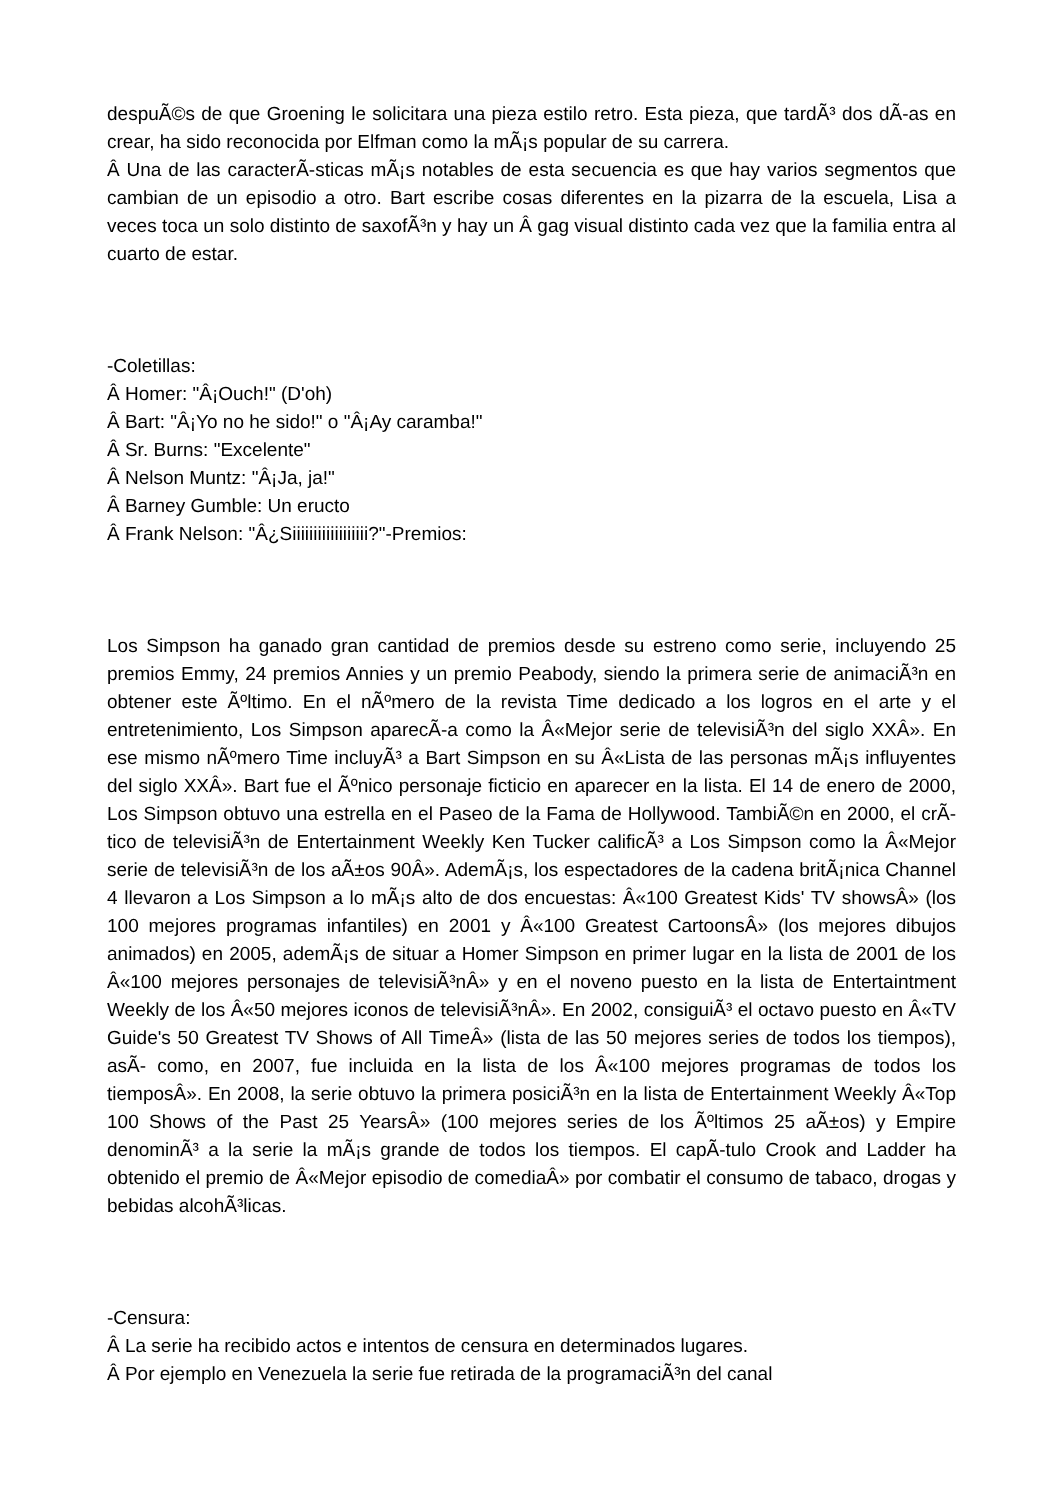despuÃ©s de que Groening le solicitara una pieza estilo retro. Esta pieza, que tardÃ³ dos dÃ-as en crear, ha sido reconocida por Elfman como la mÃ¡s popular de su carrera.
Â Una de las caracterÃ-sticas mÃ¡s notables de esta secuencia es que hay varios segmentos que cambian de un episodio a otro. Bart escribe cosas diferentes en la pizarra de la escuela, Lisa a veces toca un solo distinto de saxofÃ³n y hay un Â gag visual distinto cada vez que la familia entra al cuarto de estar.
-Coletillas:
Â Homer: "Â¡Ouch!" (D'oh)
Â Bart: "Â¡Yo no he sido!" o "Â¡Ay caramba!"
Â Sr. Burns: "Excelente"
Â Nelson Muntz: "Â¡Ja, ja!"
Â Barney Gumble: Un eructo
Â Frank Nelson: "Â¿Siiiiiiiiiiiiiiiiii?"-Premios:
Los Simpson ha ganado gran cantidad de premios desde su estreno como serie, incluyendo 25 premios Emmy, 24 premios Annies y un premio Peabody, siendo la primera serie de animaciÃ³n en obtener este Ãºltimo. En el nÃºmero de la revista Time dedicado a los logros en el arte y el entretenimiento, Los Simpson aparecÃ-a como la Â«Mejor serie de televisiÃ³n del siglo XXÂ». En ese mismo nÃºmero Time incluyÃ³ a Bart Simpson en su Â«Lista de las personas mÃ¡s influyentes del siglo XXÂ». Bart fue el Ãºnico personaje ficticio en aparecer en la lista. El 14 de enero de 2000, Los Simpson obtuvo una estrella en el Paseo de la Fama de Hollywood. TambiÃ©n en 2000, el crÃ-tico de televisiÃ³n de Entertainment Weekly Ken Tucker calificÃ³ a Los Simpson como la Â«Mejor serie de televisiÃ³n de los aÃ±os 90Â». AdemÃ¡s, los espectadores de la cadena britÃ¡nica Channel 4 llevaron a Los Simpson a lo mÃ¡s alto de dos encuestas: Â«100 Greatest Kids' TV showsÂ» (los 100 mejores programas infantiles) en 2001 y Â«100 Greatest CartoonsÂ» (los mejores dibujos animados) en 2005, ademÃ¡s de situar a Homer Simpson en primer lugar en la lista de 2001 de los Â«100 mejores personajes de televisiÃ³nÂ» y en el noveno puesto en la lista de Entertaintment Weekly de los Â«50 mejores iconos de televisiÃ³nÂ». En 2002, consiguiÃ³ el octavo puesto en Â«TV Guide's 50 Greatest TV Shows of All TimeÂ» (lista de las 50 mejores series de todos los tiempos), asÃ- como, en 2007, fue incluida en la lista de los Â«100 mejores programas de todos los tiemposÂ». En 2008, la serie obtuvo la primera posiciÃ³n en la lista de Entertainment Weekly Â«Top 100 Shows of the Past 25 YearsÂ» (100 mejores series de los Ãºltimos 25 aÃ±os) y Empire denominÃ³ a la serie la mÃ¡s grande de todos los tiempos. El capÃ-tulo Crook and Ladder ha obtenido el premio de Â«Mejor episodio de comediaÂ» por combatir el consumo de tabaco, drogas y bebidas alcohÃ³licas.
-Censura:
Â La serie ha recibido actos e intentos de censura en determinados lugares.
Â Por ejemplo en Venezuela la serie fue retirada de la programaciÃ³n del canal